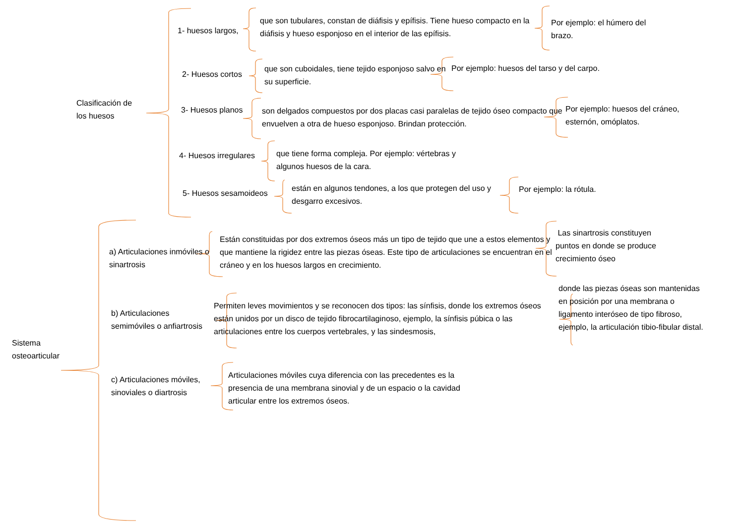Clasificación de
los huesos
1- huesos largos,
que son tubulares, constan de diáfisis y epífisis. Tiene hueso compacto en la diáfisis y hueso esponjoso en el interior de las epífisis.
Por ejemplo: el húmero del brazo.
2- Huesos cortos
que son cuboidales, tiene tejido esponjoso salvo en su superficie.
Por ejemplo: huesos del tarso y del carpo.
3- Huesos planos son delgados compuestos por dos placas casi paralelas de tejido óseo compacto que envuelven a otra de hueso esponjoso. Brindan protección.
Por ejemplo: huesos del cráneo, esternón, omóplatos.
4- Huesos irregulares
que tiene forma compleja. Por ejemplo: vértebras y algunos huesos de la cara.
5- Huesos sesamoideos
están en algunos tendones, a los que protegen del uso y desgarro excesivos.
Por ejemplo: la rótula.
Sistema
osteoarticular
a) Articulaciones inmóviles o sinartrosis
Están constituidas por dos extremos óseos más un tipo de tejido que une a estos elementos y que mantiene la rigidez entre las piezas óseas. Este tipo de articulaciones se encuentran en el cráneo y en los huesos largos en crecimiento.
Las sinartrosis constituyen puntos en donde se produce crecimiento óseo
b) Articulaciones semimóviles o anfiartrosis
Permiten leves movimientos y se reconocen dos tipos: las sínfisis, donde los extremos óseos están unidos por un disco de tejido fibrocartilaginoso, ejemplo, la sínfisis púbica o las articulaciones entre los cuerpos vertebrales, y las sindesmosis,
donde las piezas óseas son mantenidas en posición por una membrana o ligamento interóseo de tipo fibroso, ejemplo, la articulación tibio-fibular distal.
c) Articulaciones móviles, sinoviales o diartrosis
Articulaciones móviles cuya diferencia con las precedentes es la presencia de una membrana sinovial y de un espacio o la cavidad articular entre los extremos óseos.